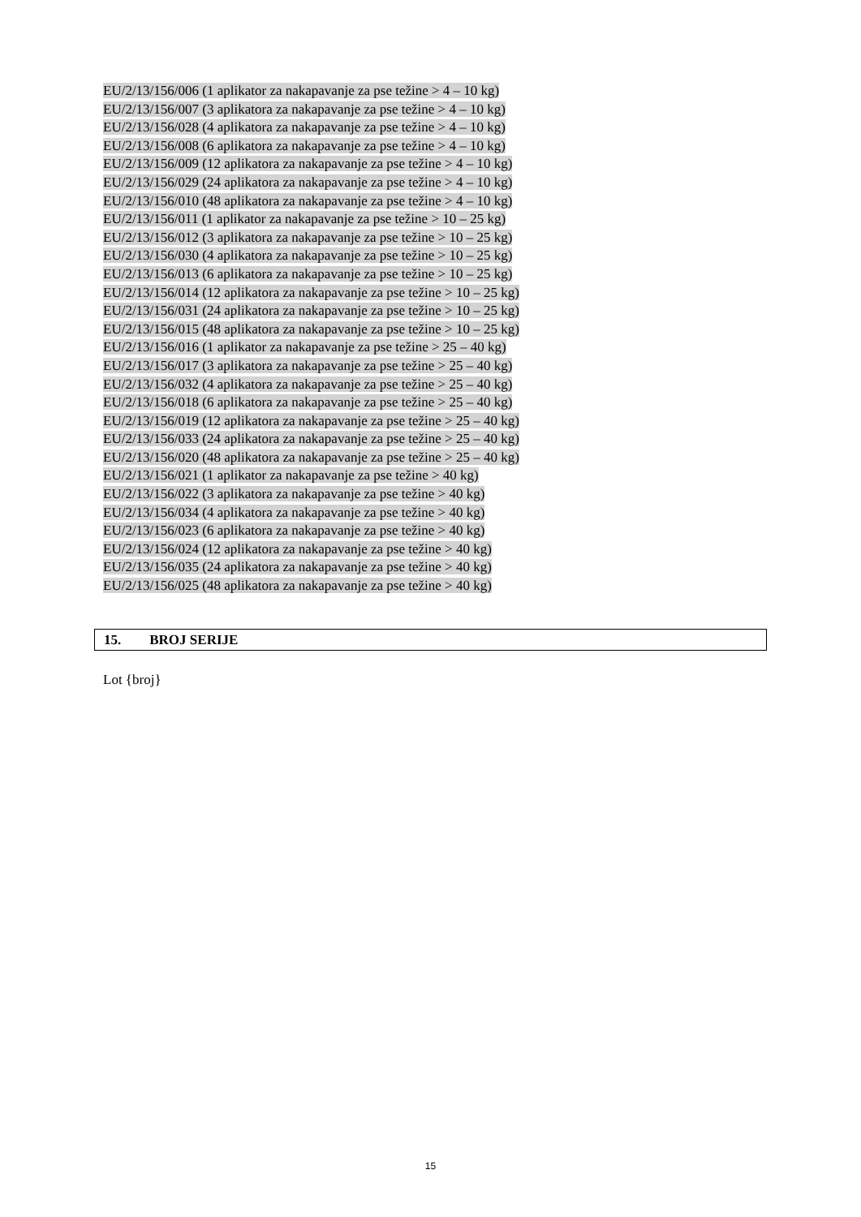EU/2/13/156/006 (1 aplikator za nakapavanje za pse težine > 4 – 10 kg)
EU/2/13/156/007 (3 aplikatora za nakapavanje za pse težine > 4 – 10 kg)
EU/2/13/156/028 (4 aplikatora za nakapavanje za pse težine > 4 – 10 kg)
EU/2/13/156/008 (6 aplikatora za nakapavanje za pse težine > 4 – 10 kg)
EU/2/13/156/009 (12 aplikatora za nakapavanje za pse težine > 4 – 10 kg)
EU/2/13/156/029 (24 aplikatora za nakapavanje za pse težine > 4 – 10 kg)
EU/2/13/156/010 (48 aplikatora za nakapavanje za pse težine > 4 – 10 kg)
EU/2/13/156/011 (1 aplikator za nakapavanje za pse težine > 10 – 25 kg)
EU/2/13/156/012 (3 aplikatora za nakapavanje za pse težine > 10 – 25 kg)
EU/2/13/156/030 (4 aplikatora za nakapavanje za pse težine > 10 – 25 kg)
EU/2/13/156/013 (6 aplikatora za nakapavanje za pse težine > 10 – 25 kg)
EU/2/13/156/014 (12 aplikatora za nakapavanje za pse težine > 10 – 25 kg)
EU/2/13/156/031 (24 aplikatora za nakapavanje za pse težine > 10 – 25 kg)
EU/2/13/156/015 (48 aplikatora za nakapavanje za pse težine > 10 – 25 kg)
EU/2/13/156/016 (1 aplikator za nakapavanje za pse težine > 25 – 40 kg)
EU/2/13/156/017 (3 aplikatora za nakapavanje za pse težine > 25 – 40 kg)
EU/2/13/156/032 (4 aplikatora za nakapavanje za pse težine > 25 – 40 kg)
EU/2/13/156/018 (6 aplikatora za nakapavanje za pse težine > 25 – 40 kg)
EU/2/13/156/019 (12 aplikatora za nakapavanje za pse težine > 25 – 40 kg)
EU/2/13/156/033 (24 aplikatora za nakapavanje za pse težine > 25 – 40 kg)
EU/2/13/156/020 (48 aplikatora za nakapavanje za pse težine > 25 – 40 kg)
EU/2/13/156/021 (1 aplikator za nakapavanje za pse težine > 40 kg)
EU/2/13/156/022 (3 aplikatora za nakapavanje za pse težine > 40 kg)
EU/2/13/156/034 (4 aplikatora za nakapavanje za pse težine > 40 kg)
EU/2/13/156/023 (6 aplikatora za nakapavanje za pse težine > 40 kg)
EU/2/13/156/024 (12 aplikatora za nakapavanje za pse težine > 40 kg)
EU/2/13/156/035 (24 aplikatora za nakapavanje za pse težine > 40 kg)
EU/2/13/156/025 (48 aplikatora za nakapavanje za pse težine > 40 kg)
15. BROJ SERIJE
Lot {broj}
15